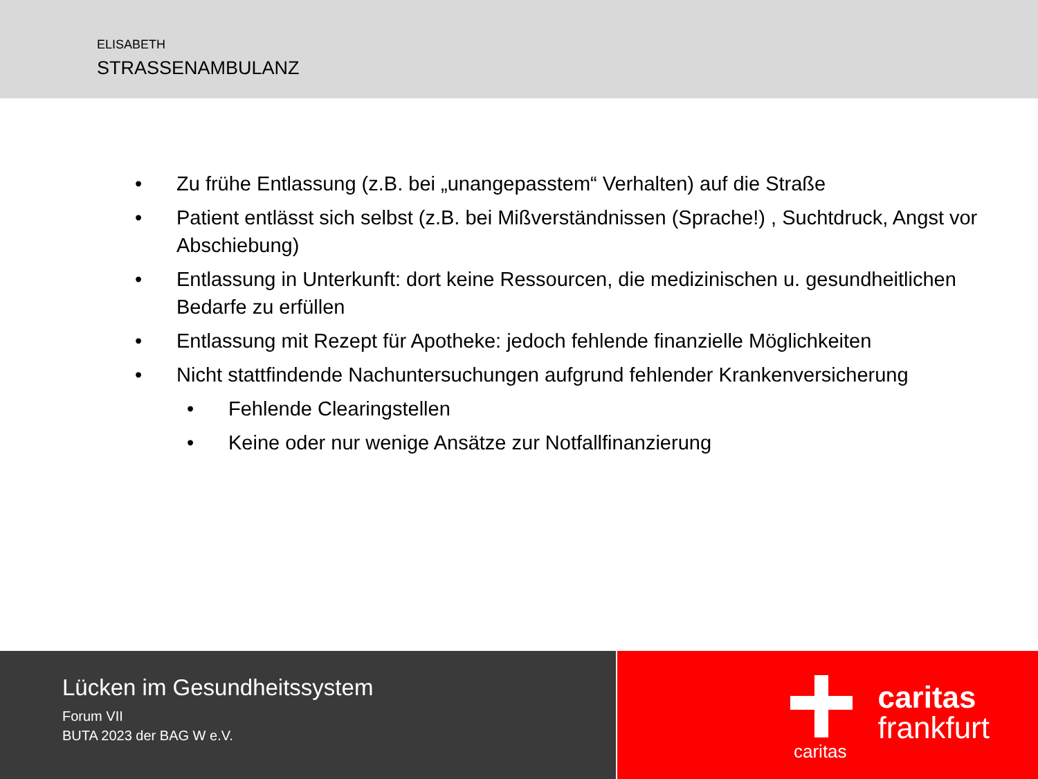ELISABETH
STRASSENAMBULANZ
• Zu frühe Entlassung (z.B. bei „unangepasstem“ Verhalten) auf die Straße
• Patient entlässt sich selbst (z.B. bei Mißverständnissen (Sprache!) , Suchtdruck, Angst vor Abschiebung)
• Entlassung in Unterkunft: dort keine Ressourcen, die medizinischen u. gesundheitlichen Bedarfe zu erfüllen
• Entlassung mit Rezept für Apotheke: jedoch fehlende finanzielle Möglichkeiten
• Nicht stattfindende Nachuntersuchungen aufgrund fehlender Krankenversicherung
• Fehlende Clearingstellen
• Keine oder nur wenige Ansätze zur Notfallfinanzierung
Lücken im Gesundheitssystem
Forum VII
BUTA 2023 der BAG W e.V.
caritas
caritas
frankfurt